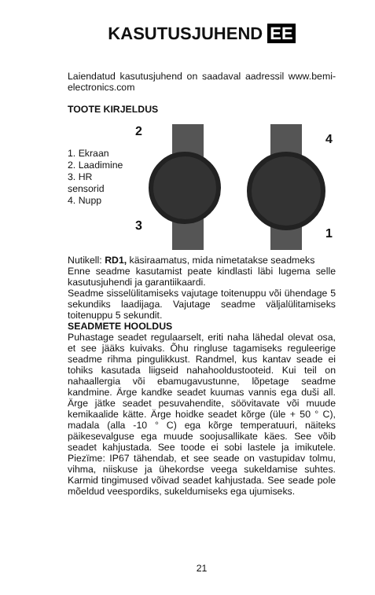KASUTUSJUHEND EE
Laiendatud kasutusjuhend on saadaval aadressil www.bemi-electronics.com
TOOTE KIRJELDUS
1. Ekraan
2. Laadimine
3. HR sensorid
4. Nupp
2
4
3
1
Nutikell: RD1, käsiraamatus, mida nimetatakse seadmeks
Enne seadme kasutamist peate kindlasti läbi lugema selle kasutusjuhendi ja garantiikaardi.
Seadme sisselülitamiseks vajutage toitenuppu või ühendage 5 sekundiks laadijaga. Vajutage seadme väljalülitamiseks toitenuppu 5 sekundit.
SEADMETE HOOLDUS
Puhastage seadet regulaarselt, eriti naha lähedal olevat osa, et see jääks kuivaks. Õhu ringluse tagamiseks reguleerige seadme rihma pingulikkust. Randmel, kus kantav seade ei tohiks kasutada liigseid nahahooldustooteid. Kui teil on nahaallergia või ebamugavustunne, lõpetage seadme kandmine. Ärge kandke seadet kuumas vannis ega duši all. Ärge jätke seadet pesuvahendite, söövitavate või muude kemikaalide kätte. Ärge hoidke seadet kõrge (üle + 50 ° C), madala (alla -10 ° C) ega kõrge temperatuuri, näiteks päikesevalguse ega muude soojusallikate käes. See võib seadet kahjustada. See toode ei sobi lastele ja imikutele. Piezїme: IP67 tähendab, et see seade on vastupidav tolmu, vihma, niiskuse ja ühekordse veega sukeldamise suhtes. Karmid tingimused võivad seadet kahjustada. See seade pole mõeldud veespordiks, sukeldumiseks ega ujumiseks.
21